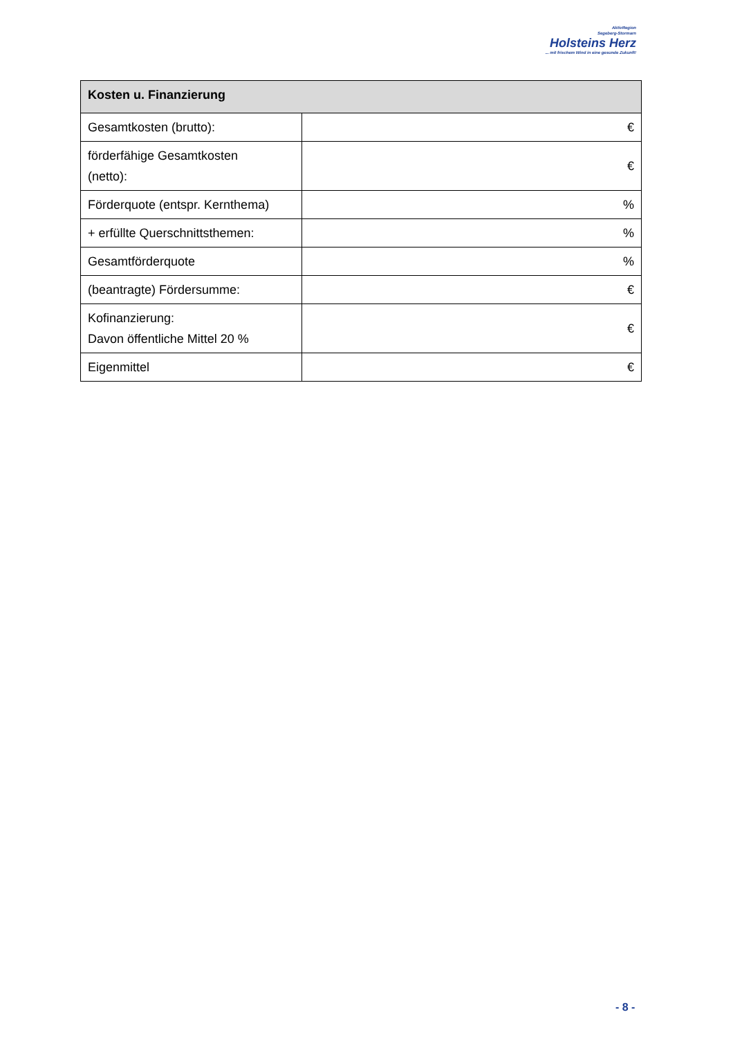AktivRegion
Segeberg-Stormarn
Holsteins Herz
... mit frischem Wind in eine gesunde Zukunft!
| Kosten u. Finanzierung | |
| --- | --- |
| Gesamtkosten (brutto): | € |
| förderfähige Gesamtkosten (netto): | € |
| Förderquote (entspr. Kernthema) | % |
| + erfüllte Querschnittsthemen: | % |
| Gesamtförderquote | % |
| (beantragte) Fördersumme: | € |
| Kofinanzierung: Davon öffentliche Mittel 20 % | € |
| Eigenmittel | € |
- 8 -